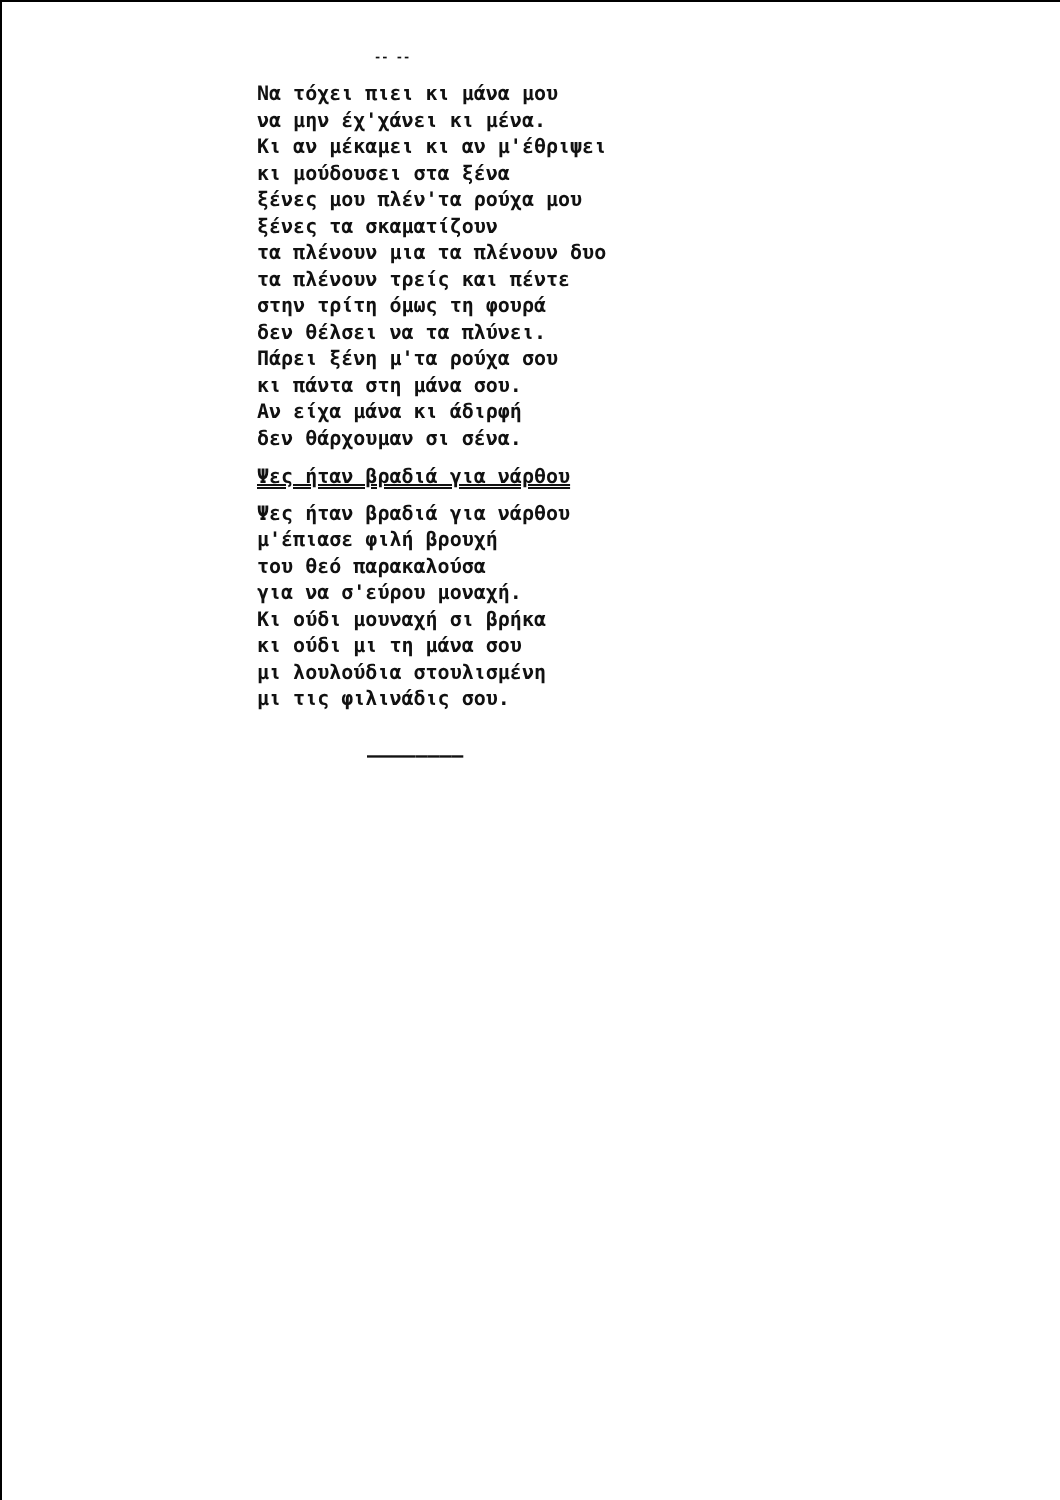-- --
Να τόχει πιει κι μάνα μου
να μην έχ'χάνει κι μένα.
Κι αν μέκαμει κι αν μ'έθριψει
κι μούδουσει στα ξένα
ξένες μου πλέν'τα ρούχα μου
ξένες τα σκαματίζουν
τα πλένουν μια τα πλένουν δυο
τα πλένουν τρείς και πέντε
στην τρίτη όμως τη φουρά
δεν θέλσει να τα πλύνει.
Πάρει ξένη μ'τα ρούχα σου
κι πάντα στη μάνα σου.
Αν είχα μάνα κι άδιρφή
δεν θάρχουμαν σι σένα.
Ψες ήταν βραδιά για νάρθου
Ψες ήταν βραδιά για νάρθου
μ'έπιασε φιλή βρουχή
του θεό παρακαλούσα
για να σ'εύρου μοναχή.
Κι ούδι μουναχή σι βρήκα
κι ούδι μι τη μάνα σου
μι λουλούδια στουλισμένη
μι τις φιλινάδις σου.
————————